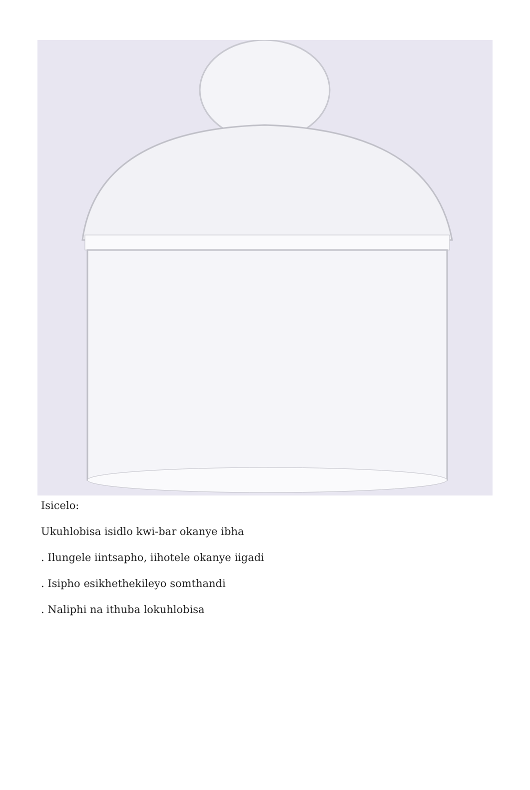Isicelo:
Ukuhlobisa isidlo kwi-bar okanye ibha
. Ilungele iintsapho, iihotele okanye iigadi
. Isipho esikhethekileyo somthandi
. Naliphi na ithuba lokuhlobisa